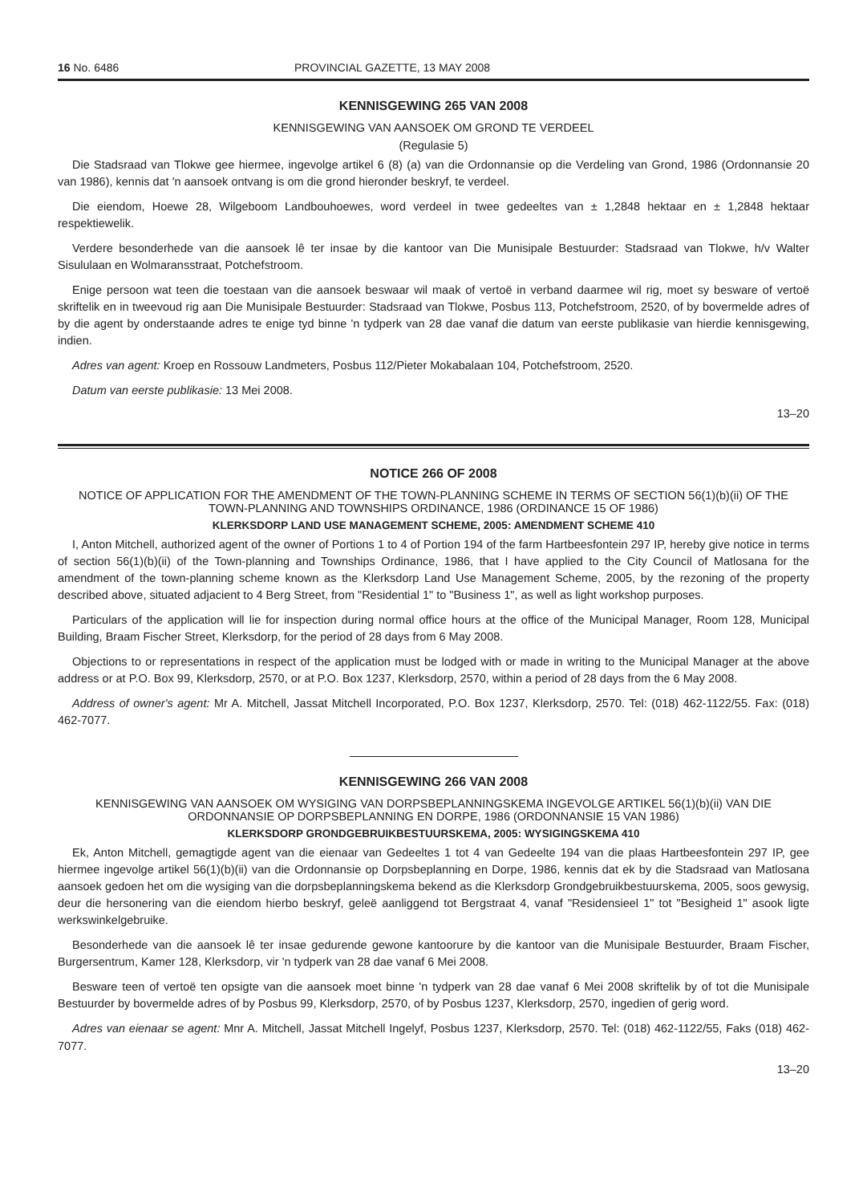16 No. 6486 PROVINCIAL GAZETTE, 13 MAY 2008
KENNISGEWING 265 VAN 2008
KENNISGEWING VAN AANSOEK OM GROND TE VERDEEL
(Regulasie 5)
Die Stadsraad van Tlokwe gee hiermee, ingevolge artikel 6 (8) (a) van die Ordonnansie op die Verdeling van Grond, 1986 (Ordonnansie 20 van 1986), kennis dat 'n aansoek ontvang is om die grond hieronder beskryf, te verdeel.
Die eiendom, Hoewe 28, Wilgeboom Landbouhoewes, word verdeel in twee gedeeltes van ± 1,2848 hektaar en ± 1,2848 hektaar respektiewelik.
Verdere besonderhede van die aansoek lê ter insae by die kantoor van Die Munisipale Bestuurder: Stadsraad van Tlokwe, h/v Walter Sisululaan en Wolmaransstraat, Potchefstroom.
Enige persoon wat teen die toestaan van die aansoek beswaar wil maak of vertoë in verband daarmee wil rig, moet sy besware of vertoë skriftelik en in tweevoud rig aan Die Munisipale Bestuurder: Stadsraad van Tlokwe, Posbus 113, Potchefstroom, 2520, of by bovermelde adres of by die agent by onderstaande adres te enige tyd binne 'n tydperk van 28 dae vanaf die datum van eerste publikasie van hierdie kennisgewing, indien.
Adres van agent: Kroep en Rossouw Landmeters, Posbus 112/Pieter Mokabalaan 104, Potchefstroom, 2520.
Datum van eerste publikasie: 13 Mei 2008.
13–20
NOTICE 266 OF 2008
NOTICE OF APPLICATION FOR THE AMENDMENT OF THE TOWN-PLANNING SCHEME IN TERMS OF SECTION 56(1)(b)(ii) OF THE TOWN-PLANNING AND TOWNSHIPS ORDINANCE, 1986 (ORDINANCE 15 OF 1986)
KLERKSDORP LAND USE MANAGEMENT SCHEME, 2005: AMENDMENT SCHEME 410
I, Anton Mitchell, authorized agent of the owner of Portions 1 to 4 of Portion 194 of the farm Hartbeesfontein 297 IP, hereby give notice in terms of section 56(1)(b)(ii) of the Town-planning and Townships Ordinance, 1986, that I have applied to the City Council of Matlosana for the amendment of the town-planning scheme known as the Klerksdorp Land Use Management Scheme, 2005, by the rezoning of the property described above, situated adjacient to 4 Berg Street, from "Residential 1" to "Business 1", as well as light workshop purposes.
Particulars of the application will lie for inspection during normal office hours at the office of the Municipal Manager, Room 128, Municipal Building, Braam Fischer Street, Klerksdorp, for the period of 28 days from 6 May 2008.
Objections to or representations in respect of the application must be lodged with or made in writing to the Municipal Manager at the above address or at P.O. Box 99, Klerksdorp, 2570, or at P.O. Box 1237, Klerksdorp, 2570, within a period of 28 days from the 6 May 2008.
Address of owner's agent: Mr A. Mitchell, Jassat Mitchell Incorporated, P.O. Box 1237, Klerksdorp, 2570. Tel: (018) 462-1122/55. Fax: (018) 462-7077.
KENNISGEWING 266 VAN 2008
KENNISGEWING VAN AANSOEK OM WYSIGING VAN DORPSBEPLANNINGSKEMA INGEVOLGE ARTIKEL 56(1)(b)(ii) VAN DIE ORDONNANSIE OP DORPSBEPLANNING EN DORPE, 1986 (ORDONNANSIE 15 VAN 1986)
KLERKSDORP GRONDGEBRUIKBESTUURSKEMA, 2005: WYSIGINGSKEMA 410
Ek, Anton Mitchell, gemagtigde agent van die eienaar van Gedeeltes 1 tot 4 van Gedeelte 194 van die plaas Hartbeesfontein 297 IP, gee hiermee ingevolge artikel 56(1)(b)(ii) van die Ordonnansie op Dorpsbeplanning en Dorpe, 1986, kennis dat ek by die Stadsraad van Matlosana aansoek gedoen het om die wysiging van die dorpsbeplanningskema bekend as die Klerksdorp Grondgebruikbestuurskema, 2005, soos gewysig, deur die hersonering van die eiendom hierbo beskryf, geleë aanliggend tot Bergstraat 4, vanaf "Residensieel 1" tot "Besigheid 1" asook ligte werkswinkelgebruike.
Besonderhede van die aansoek lê ter insae gedurende gewone kantoorure by die kantoor van die Munisipale Bestuurder, Braam Fischer, Burgersentrum, Kamer 128, Klerksdorp, vir 'n tydperk van 28 dae vanaf 6 Mei 2008.
Besware teen of vertoë ten opsigte van die aansoek moet binne 'n tydperk van 28 dae vanaf 6 Mei 2008 skriftelik by of tot die Munisipale Bestuurder by bovermelde adres of by Posbus 99, Klerksdorp, 2570, of by Posbus 1237, Klerksdorp, 2570, ingedien of gerig word.
Adres van eienaar se agent: Mnr A. Mitchell, Jassat Mitchell Ingelyf, Posbus 1237, Klerksdorp, 2570. Tel: (018) 462-1122/55, Faks (018) 462-7077.
13–20